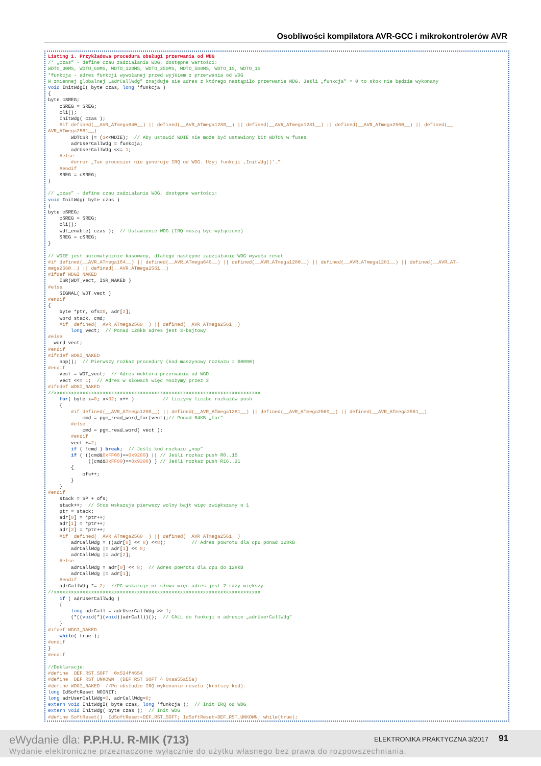Osobliwości kompilatora AVR-GCC i mikrokontrolerów AVR
Listing 1. Przykładowa procedura obsługi przerwania od WDG
/* „czas” - define czau zadziałania WDG, dostępne wartości:
WDTO_30MS, WDTO_60MS, WDTO_120MS, WDTO_250MS, WDTO_500MS, WDTO_1S, WDTO_1S
*funkcja - adres funkcji wywołanej przed wyjśiem z przerwania od WDG
W zmiennej globalnej „adrCallWdg” znajduje sie adres z którego nastąpiło przerwanie WDG. Jeśli „funkcja” = 0 to skok nie będzie wykonany
void InitWdgI( byte czas, long *funkcja )
{
byte cSREG;
    cSREG = SREG;
    cli();
    InitWdg( czas );
    #if defined(__AVR_ATmega640__) || defined(__AVR_ATmega1280__) || defined(__AVR_ATmega1281__) || defined(__AVR_ATmega2560__) || defined(__
AVR_ATmega2561__)
        WDTCSR |= (1<<WDIE);  // Aby ustawić WDIE nie może być ustawiony bit WDTON w fuses
        adrUserCallWdg = funkcja;
        adrUserCallWdg <<= 1;
    #else
        #error „Tan procesior nie generuje IRQ od WDG. Uzyj funkcji ‚InitWdg()’.”
    #endif
    SREG = cSREG;
}

// „czas” - define czau zadziałania WDG, dostępne wartości:
void InitWdg( byte czas )
{
byte cSREG;
    cSREG = SREG;
    cli();
    wdt_enable( czas );  // Ustawienie WDG (IRQ muszą byc wyłączone)
    SREG = cSREG;
}

// WDIE jest automatycznie kasowany, dlatego następne zadziałanie WDG wywoła reset
#if defined(__AVR_ATmega164__) || defined(__AVR_ATmega640__) || defined(__AVR_ATmega1280__) || defined(__AVR_ATmega1281__) || defined(__AVR_AT-
mega2560__) || defined(__AVR_ATmega2561__)
#ifdef WDGI_NAKED
    ISR(WDT_vect, ISR_NAKED )
#else
    SIGNAL( WDT_vect )
#endif
{
    byte *ptr, ofs=0, adr[3];
    word stack, cmd;
    #if  defined(__AVR_ATmega2560__) || defined(__AVR_ATmega2561__)
        long vect;  // Ponad 128kB adres jest 3-bajtowy
#else
  word vect;
#endif
#ifndef WDGI_NAKED
    nop();  // Pierwszy rozkaz procedury (kod maszynowy rozkazu = $0000)
#endif
    vect = WDT_vect;  // Adres wektora przerwania od WGD
    vect <<= 1;  // Adres w słowach więc mnożymy przez 2
#ifndef WDGI_NAKED
//xxxxxxxxxxxxxxxxxxxxxxxxxxxxxxxxxxxxxxxxxxxxxxxxxxxxxxxxxxxxxxxxxxxxxxxx
    for( byte x=0; x<32; x++ )          // Liczymy liczbe rozkazów push
    {
        #if defined(__AVR_ATmega1280__) || defined(__AVR_ATmega1281__) || defined(__AVR_ATmega2560__) || defined(__AVR_ATmega2561__)
            cmd = pgm_read_word_far(vect);// Ponad 64KB „far”
        #else
            cmd = pgm_read_word( vect );
        #endif
        vect +=2;
        if ( !cmd ) break;  // Jeśli kod rozkazu „nop”
        if ( ((cmd&0xFF00)==0x9200) || // Jeśli rozkaz push R0..15
              ((cmd&0xFF00)==0x9300) ) // Jeśli rozkaz push R16..31
        {
            ofs++;
        }
    }
#endif
    stack = SP + ofs;
    stack++;  // Stos wskazuje pierwszy wolny bajt więc zwiększamy o 1
    ptr = stack;
    adr[0] = *ptr++;
    adr[1] = *ptr++;
    adr[2] = *ptr++;
    #if  defined(__AVR_ATmega2560__) || defined(__AVR_ATmega2561__)
        adrCallWdg = ((adr[0] << 8) <<8);         // Adres powrotu dla cpu ponad 128kB
        adrCallWdg |= adr[1] << 8;
        adrCallWdg |= adr[2];
    #else
        adrCallWdg = adr[0] << 8;  // Adres powrotu dla cpu do 128kB
        adrCallWdg |= adr[1];
    #endif
    adrCallWdg *= 2;  //PC wskazuje nr słowa więc adres jest 2 razy większy
//xxxxxxxxxxxxxxxxxxxxxxxxxxxxxxxxxxxxxxxxxxxxxxxxxxxxxxxxxxxxxxxxxxxxxxxx
    if ( adrUserCallWdg )
    {
        long adrCall = adrUserCallWdg >> 1;
        (*((void(*)(void))adrCall))();  // CALL do funkcji o adresie „adrUserCallWdg”
    }
#ifdef WDGI_NAKED
    while( true );
#endif
}
#endif

//Deklaracje:
#define  DEF_RST_SOFT  0x534f4654
#define  DEF_RST_UNKOWN  (DEF_RST_SOFT ^ 0xaa55a55a)
#define WDGI_NAKED  //Po obsłudze IRQ wykonanie resetu (krótszy kod).
long IdSoftReset NOINIT;
long adrUserCallWdg=0, adrCallWdg=0;
extern void InitWdgI( byte czas, long *funkcja );  // Init IRQ od WDG
extern void InitWdg( byte czas );  // Init WDG
#define SoftReset()  IdSoftReset=DEF_RST_SOFT; IdSoftReset=DEF_RST_UNKOWN; while(true);
eWydanie dla: P.P.H.U. R-MIK (713)
ELEKTRONIKA PRAKTYCZNA 3/2017 91
Wydanie elektroniczne przeznaczone wyłącznie do użytku własnego bez prawa do rozpowszechniania.